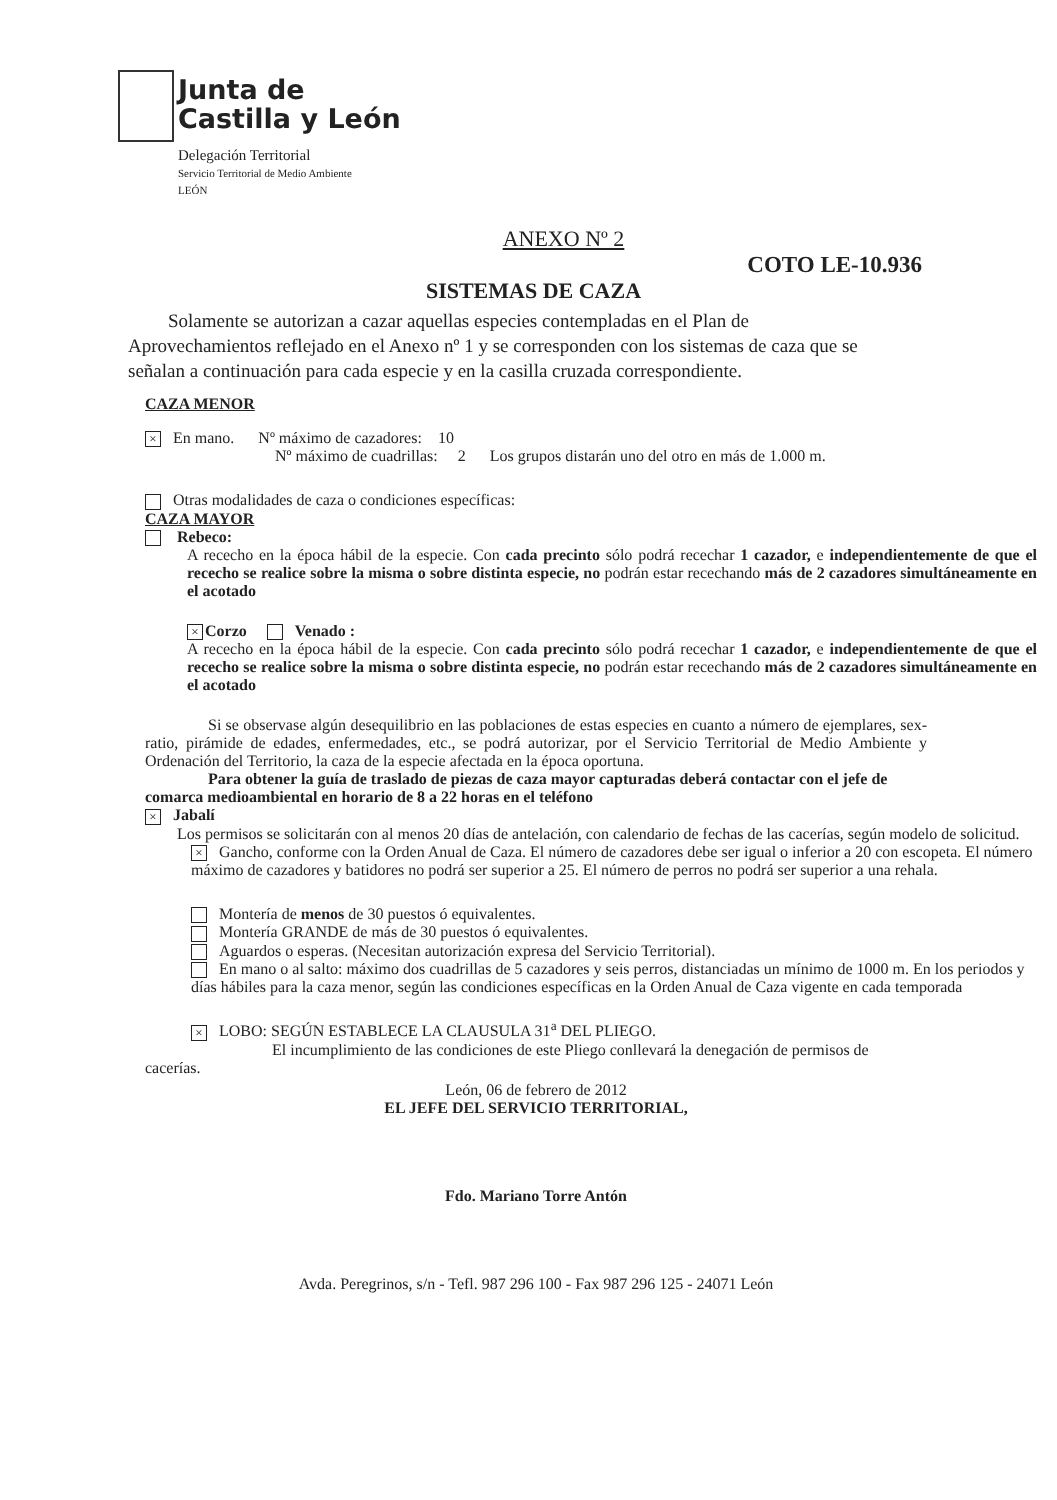Junta de
Castilla y León
Delegación Territorial
Servicio Territorial de Medio Ambiente
LEÓN
ANEXO Nº 2
COTO LE-10.936
SISTEMAS DE CAZA
Solamente se autorizan a cazar aquellas especies contempladas en el Plan de Aprovechamientos reflejado en el Anexo nº 1 y se corresponden con los sistemas de caza que se señalan a continuación para cada especie y en la casilla cruzada correspondiente.
CAZA MENOR
× En mano. Nº máximo de cazadores: 10
Nº máximo de cuadrillas: 2 Los grupos distarán uno del otro en más de 1.000 m.
Otras modalidades de caza o condiciones específicas:
CAZA MAYOR
Rebeco:
A rececho en la época hábil de la especie. Con cada precinto sólo podrá recechar 1 cazador, e independientemente de que el rececho se realice sobre la misma o sobre distinta especie, no podrán estar recechando más de 2 cazadores simultáneamente en el acotado
× Corzo Venado :
A rececho en la época hábil de la especie. Con cada precinto sólo podrá recechar 1 cazador, e independientemente de que el rececho se realice sobre la misma o sobre distinta especie, no podrán estar recechando más de 2 cazadores simultáneamente en el acotado
Si se observase algún desequilibrio en las poblaciones de estas especies en cuanto a número de ejemplares, sex-ratio, pirámide de edades, enfermedades, etc., se podrá autorizar, por el Servicio Territorial de Medio Ambiente y Ordenación del Territorio, la caza de la especie afectada en la época oportuna.
Para obtener la guía de traslado de piezas de caza mayor capturadas deberá contactar con el jefe de comarca medioambiental en horario de 8 a 22 horas en el teléfono
× Jabalí
Los permisos se solicitarán con al menos 20 días de antelación, con calendario de fechas de las cacerías, según modelo de solicitud.
× Gancho, conforme con la Orden Anual de Caza. El número de cazadores debe ser igual o inferior a 20 con escopeta. El número máximo de cazadores y batidores no podrá ser superior a 25. El número de perros no podrá ser superior a una rehala.
Montería de menos de 30 puestos ó equivalentes.
Montería GRANDE de más de 30 puestos ó equivalentes.
Aguardos o esperas. (Necesitan autorización expresa del Servicio Territorial).
En mano o al salto: máximo dos cuadrillas de 5 cazadores y seis perros, distanciadas un mínimo de 1000 m. En los periodos y días hábiles para la caza menor, según las condiciones específicas en la Orden Anual de Caza vigente en cada temporada
× LOBO: SEGÚN ESTABLECE LA CLAUSULA 31<sup>a</sup> DEL PLIEGO.
El incumplimiento de las condiciones de este Pliego conllevará la denegación de permisos de cacerías.
León, 06 de febrero de 2012
EL JEFE DEL SERVICIO TERRITORIAL,
Fdo. Mariano Torre Antón
Avda. Peregrinos, s/n - Tefl. 987 296 100 - Fax 987 296 125 - 24071 León